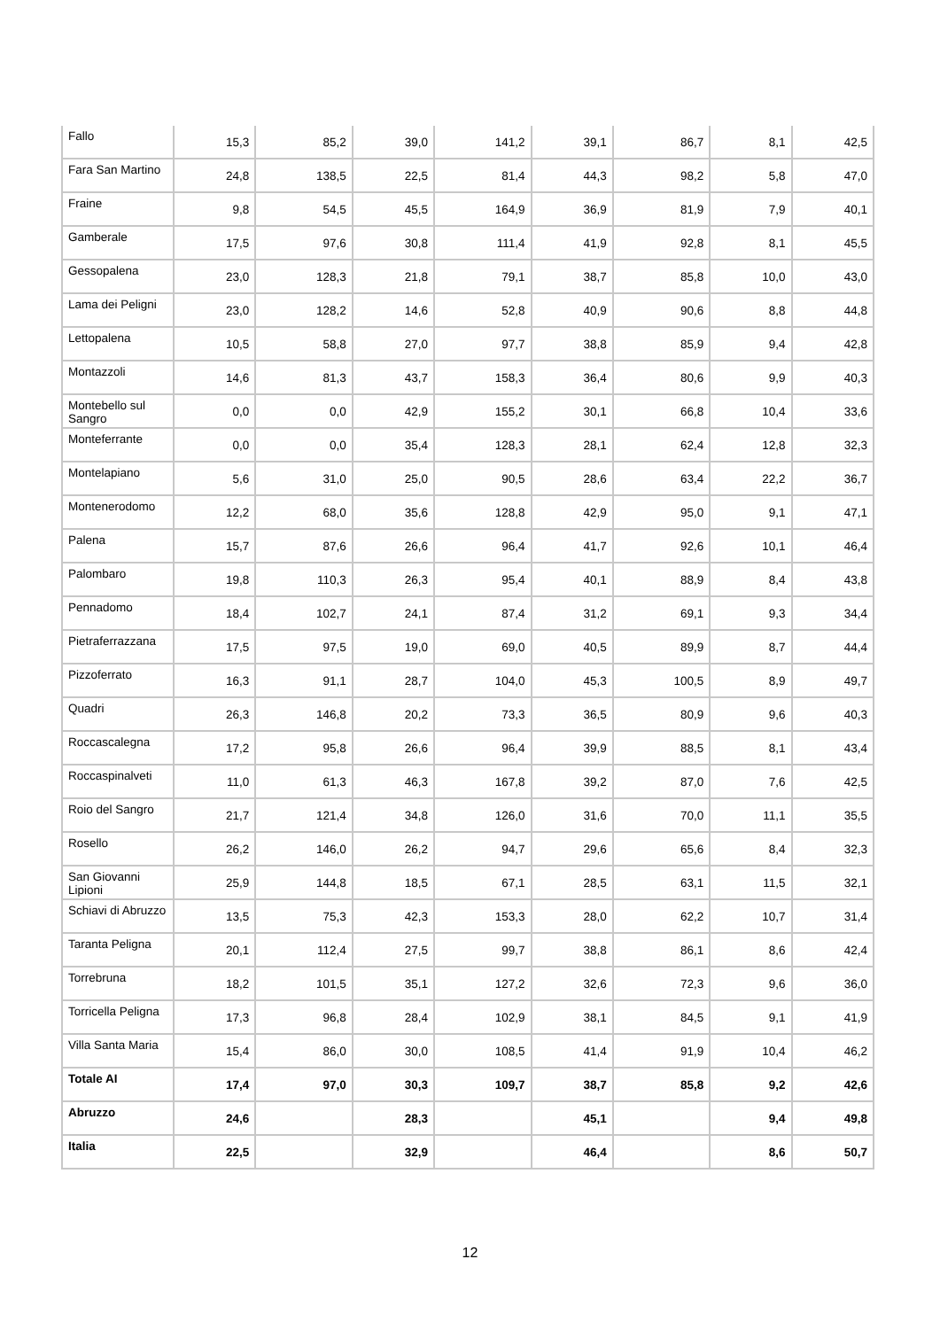| Fallo | 15,3 | 85,2 | 39,0 | 141,2 | 39,1 | 86,7 | 8,1 | 42,5 |
| Fara San Martino | 24,8 | 138,5 | 22,5 | 81,4 | 44,3 | 98,2 | 5,8 | 47,0 |
| Fraine | 9,8 | 54,5 | 45,5 | 164,9 | 36,9 | 81,9 | 7,9 | 40,1 |
| Gamberale | 17,5 | 97,6 | 30,8 | 111,4 | 41,9 | 92,8 | 8,1 | 45,5 |
| Gessopalena | 23,0 | 128,3 | 21,8 | 79,1 | 38,7 | 85,8 | 10,0 | 43,0 |
| Lama dei Peligni | 23,0 | 128,2 | 14,6 | 52,8 | 40,9 | 90,6 | 8,8 | 44,8 |
| Lettopalena | 10,5 | 58,8 | 27,0 | 97,7 | 38,8 | 85,9 | 9,4 | 42,8 |
| Montazzoli | 14,6 | 81,3 | 43,7 | 158,3 | 36,4 | 80,6 | 9,9 | 40,3 |
| Montebello sul Sangro | 0,0 | 0,0 | 42,9 | 155,2 | 30,1 | 66,8 | 10,4 | 33,6 |
| Monteferrante | 0,0 | 0,0 | 35,4 | 128,3 | 28,1 | 62,4 | 12,8 | 32,3 |
| Montelapiano | 5,6 | 31,0 | 25,0 | 90,5 | 28,6 | 63,4 | 22,2 | 36,7 |
| Montenerodomo | 12,2 | 68,0 | 35,6 | 128,8 | 42,9 | 95,0 | 9,1 | 47,1 |
| Palena | 15,7 | 87,6 | 26,6 | 96,4 | 41,7 | 92,6 | 10,1 | 46,4 |
| Palombaro | 19,8 | 110,3 | 26,3 | 95,4 | 40,1 | 88,9 | 8,4 | 43,8 |
| Pennadomo | 18,4 | 102,7 | 24,1 | 87,4 | 31,2 | 69,1 | 9,3 | 34,4 |
| Pietraferrazzana | 17,5 | 97,5 | 19,0 | 69,0 | 40,5 | 89,9 | 8,7 | 44,4 |
| Pizzoferrato | 16,3 | 91,1 | 28,7 | 104,0 | 45,3 | 100,5 | 8,9 | 49,7 |
| Quadri | 26,3 | 146,8 | 20,2 | 73,3 | 36,5 | 80,9 | 9,6 | 40,3 |
| Roccascalegna | 17,2 | 95,8 | 26,6 | 96,4 | 39,9 | 88,5 | 8,1 | 43,4 |
| Roccaspinalveti | 11,0 | 61,3 | 46,3 | 167,8 | 39,2 | 87,0 | 7,6 | 42,5 |
| Roio del Sangro | 21,7 | 121,4 | 34,8 | 126,0 | 31,6 | 70,0 | 11,1 | 35,5 |
| Rosello | 26,2 | 146,0 | 26,2 | 94,7 | 29,6 | 65,6 | 8,4 | 32,3 |
| San Giovanni Lipioni | 25,9 | 144,8 | 18,5 | 67,1 | 28,5 | 63,1 | 11,5 | 32,1 |
| Schiavi di Abruzzo | 13,5 | 75,3 | 42,3 | 153,3 | 28,0 | 62,2 | 10,7 | 31,4 |
| Taranta Peligna | 20,1 | 112,4 | 27,5 | 99,7 | 38,8 | 86,1 | 8,6 | 42,4 |
| Torrebruna | 18,2 | 101,5 | 35,1 | 127,2 | 32,6 | 72,3 | 9,6 | 36,0 |
| Torricella Peligna | 17,3 | 96,8 | 28,4 | 102,9 | 38,1 | 84,5 | 9,1 | 41,9 |
| Villa Santa Maria | 15,4 | 86,0 | 30,0 | 108,5 | 41,4 | 91,9 | 10,4 | 46,2 |
| Totale AI | 17,4 | 97,0 | 30,3 | 109,7 | 38,7 | 85,8 | 9,2 | 42,6 |
| Abruzzo | 24,6 | | 28,3 | | 45,1 | | 9,4 | 49,8 |
| Italia | 22,5 | | 32,9 | | 46,4 | | 8,6 | 50,7 |
12